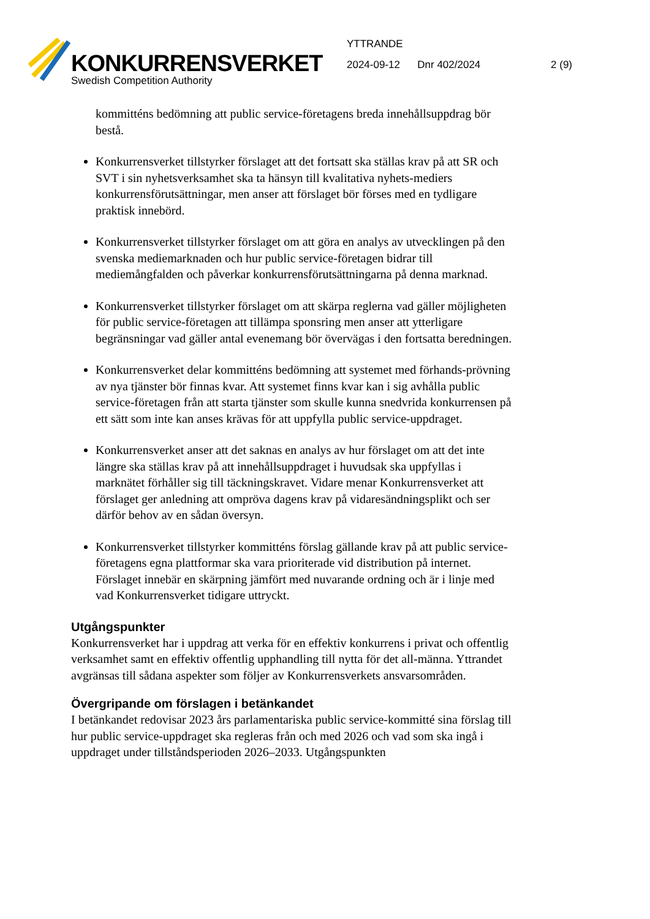KONKURRENSVERKET
Swedish Competition Authority
YTTRANDE
2024-09-12 Dnr 402/2024 2 (9)
kommitténs bedömning att public service-företagens breda innehållsuppdrag bör bestå.
Konkurrensverket tillstyrker förslaget att det fortsatt ska ställas krav på att SR och SVT i sin nyhetsverksamhet ska ta hänsyn till kvalitativa nyhets-mediers konkurrensförutsättningar, men anser att förslaget bör förses med en tydligare praktisk innebörd.
Konkurrensverket tillstyrker förslaget om att göra en analys av utvecklingen på den svenska mediemarknaden och hur public service-företagen bidrar till mediemångfalden och påverkar konkurrensförutsättningarna på denna marknad.
Konkurrensverket tillstyrker förslaget om att skärpa reglerna vad gäller möjligheten för public service-företagen att tillämpa sponsring men anser att ytterligare begränsningar vad gäller antal evenemang bör övervägas i den fortsatta beredningen.
Konkurrensverket delar kommitténs bedömning att systemet med förhands-prövning av nya tjänster bör finnas kvar. Att systemet finns kvar kan i sig avhålla public service-företagen från att starta tjänster som skulle kunna snedvrida konkurrensen på ett sätt som inte kan anses krävas för att uppfylla public service-uppdraget.
Konkurrensverket anser att det saknas en analys av hur förslaget om att det inte längre ska ställas krav på att innehållsuppdraget i huvudsak ska uppfyllas i marknätet förhåller sig till täckningskravet. Vidare menar Konkurrensverket att förslaget ger anledning att ompröva dagens krav på vidaresändningsplikt och ser därför behov av en sådan översyn.
Konkurrensverket tillstyrker kommitténs förslag gällande krav på att public service-företagens egna plattformar ska vara prioriterade vid distribution på internet. Förslaget innebär en skärpning jämfört med nuvarande ordning och är i linje med vad Konkurrensverket tidigare uttryckt.
Utgångspunkter
Konkurrensverket har i uppdrag att verka för en effektiv konkurrens i privat och offentlig verksamhet samt en effektiv offentlig upphandling till nytta för det all-männa. Yttrandet avgränsas till sådana aspekter som följer av Konkurrensverkets ansvarsområden.
Övergripande om förslagen i betänkandet
I betänkandet redovisar 2023 års parlamentariska public service-kommitté sina förslag till hur public service-uppdraget ska regleras från och med 2026 och vad som ska ingå i uppdraget under tillståndsperioden 2026–2033. Utgångspunkten